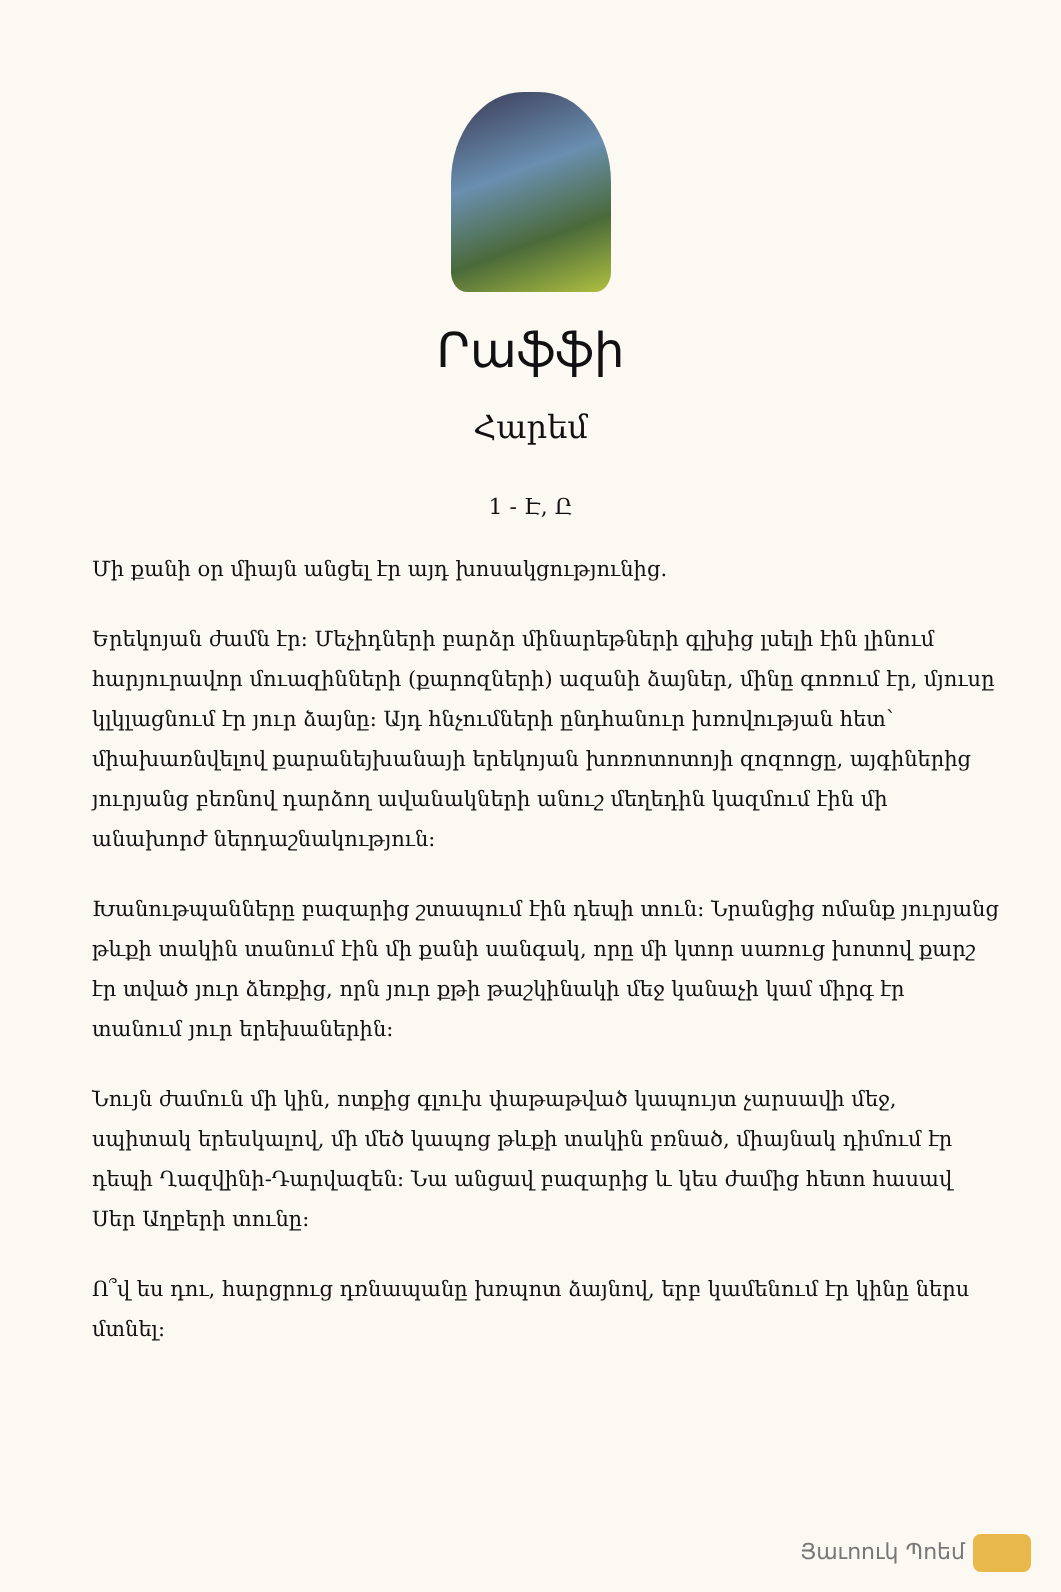Րաֆֆի
Հարեմ
1 - Է, Ը
Մի քանի օր միայն անցել էր այդ խոսակցությունից.
Երեկոյան ժամն էր: Մեչիդների բարձր մինարեթների գլխից լսելի էին լինում հարյուրավոր մուազինների (քարոզների) ազանի ձայներ, մինը գոռում էր, մյուսը կլկլացնում էր յուր ձայնը: Այդ հնչումների ընդհանուր խռովության հետ՝ միախառնվելով քարանեյխանայի երեկոյան խոռոտոտոյի զոզոոցը, այգիներից յուրյանց բեռնով դարձող ավանակների անուշ մեղեդին կազմում էին մի անախորժ ներդաշնակություն:
Խանութպանները բազարից շտապում էին դեպի տուն: Նրանցից ոմանք յուրյանց թևքի տակին տանում էին մի քանի սանգակ, որը մի կտոր սառուց խոտով քարշ էր տված յուր ձեռքից, որն յուր քթի թաշկինակի մեջ կանաչի կամ միրգ էր տանում յուր երեխաներին:
Նույն ժամուն մի կին, ոտքից գլուխ փաթաթված կապույտ չարսավի մեջ, սպիտակ երեսկալով, մի մեծ կապոց թևքի տակին բռնած, միայնակ դիմում էր դեպի Ղազվինի-Դարվազեն: Նա անցավ բազարից և կես ժամից հետո հասավ Սեր Աղբերի տունը:
Ո՞վ ես դու, հարցրուց դռնապանը խռպոտ ձայնով, երբ կամենում էր կինը ներս մտնել:
Յաւոուկ Պոեմ